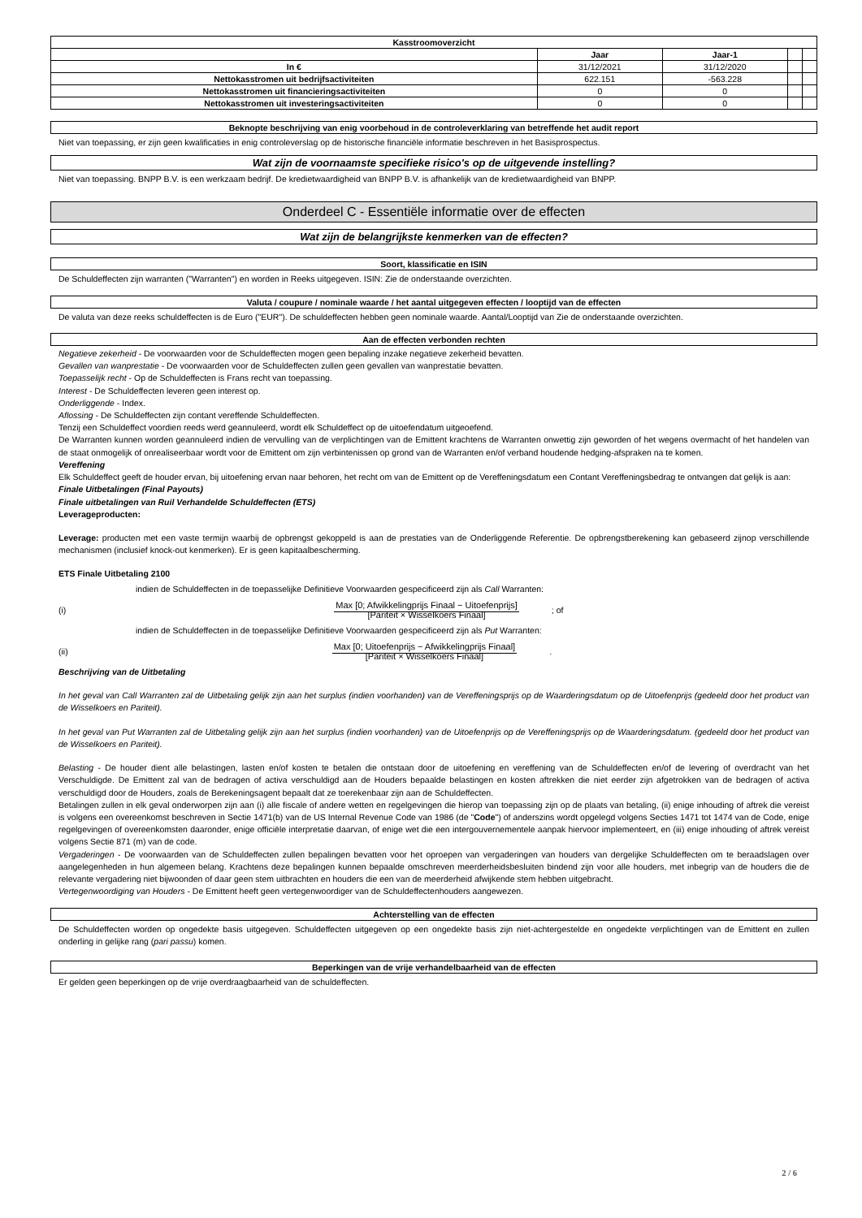| Kasstroomoverzicht | | | | |
| --- | --- | --- | --- | --- |
| | Jaar | Jaar-1 | | |
| In € | 31/12/2021 | 31/12/2020 | | |
| Nettokasstromen uit bedrijfsactiviteiten | 622.151 | -563.228 | | |
| Nettokasstromen uit financieringsactiviteiten | 0 | 0 | | |
| Nettokasstromen uit investeringsactiviteiten | 0 | 0 | | |
Beknopte beschrijving van enig voorbehoud in de controleverklaring van betreffende het audit report
Niet van toepassing, er zijn geen kwalificaties in enig controleverslag op de historische financiële informatie beschreven in het Basisprospectus.
Wat zijn de voornaamste specifieke risico's op de uitgevende instelling?
Niet van toepassing. BNPP B.V. is een werkzaam bedrijf. De kredietwaardigheid van BNPP B.V. is afhankelijk van de kredietwaardigheid van BNPP.
Onderdeel C - Essentiële informatie over de effecten
Wat zijn de belangrijkste kenmerken van de effecten?
Soort, klassificatie en ISIN
De Schuldeffecten zijn warranten ("Warranten") en worden in Reeks uitgegeven. ISIN: Zie de onderstaande overzichten.
Valuta / coupure / nominale waarde / het aantal uitgegeven effecten / looptijd van de effecten
De valuta van deze reeks schuldeffecten is de Euro ("EUR"). De schuldeffecten hebben geen nominale waarde. Aantal/Looptijd van Zie de onderstaande overzichten.
Aan de effecten verbonden rechten
Negatieve zekerheid - De voorwaarden voor de Schuldeffecten mogen geen bepaling inzake negatieve zekerheid bevatten.
Gevallen van wanprestatie - De voorwaarden voor de Schuldeffecten zullen geen gevallen van wanprestatie bevatten.
Toepasselijk recht - Op de Schuldeffecten is Frans recht van toepassing.
Interest - De Schuldeffecten leveren geen interest op.
Onderliggende - Index.
Aflossing - De Schuldeffecten zijn contant vereffende Schuldeffecten.
Tenzij een Schuldeffect voordien reeds werd geannuleerd, wordt elk Schuldeffect op de uitoefendatum uitgeoefend.
De Warranten kunnen worden geannuleerd indien de vervulling van de verplichtingen van de Emittent krachtens de Warranten onwettig zijn geworden of het wegens overmacht of het handelen van de staat onmogelijk of onrealiseerbaar wordt voor de Emittent om zijn verbintenissen op grond van de Warranten en/of verband houdende hedging-afspraken na te komen.
Vereffening
Elk Schuldeffect geeft de houder ervan, bij uitoefening ervan naar behoren, het recht om van de Emittent op de Vereffeningsdatum een Contant Vereffeningsbedrag te ontvangen dat gelijk is aan:
Finale Uitbetalingen (Final Payouts)
Finale uitbetalingen van Ruil Verhandelde Schuldeffecten (ETS)
Leverageproducten:
Leverage: producten met een vaste termijn waarbij de opbrengst gekoppeld is aan de prestaties van de Onderliggende Referentie. De opbrengstberekening kan gebaseerd zijnop verschillende mechanismen (inclusief knock-out kenmerken). Er is geen kapitaalbescherming.
ETS Finale Uitbetaling 2100
indien de Schuldeffecten in de toepasselijke Definitieve Voorwaarden gespecificeerd zijn als Call Warranten:
(i) Max [0; Afwikkelingprijs Finaal − Uitoefenprijs]
[Pariteit × Wisselkoers Finaal]; of
indien de Schuldeffecten in de toepasselijke Definitieve Voorwaarden gespecificeerd zijn als Put Warranten:
(ii) Max [0; Uitoefenprijs − Afwikkelingprijs Finaal]
[Pariteit × Wisselkoers Finaal].
Beschrijving van de Uitbetaling
In het geval van Call Warranten zal de Uitbetaling gelijk zijn aan het surplus (indien voorhanden) van de Vereffeningsprijs op de Waarderingsdatum op de Uitoefenprijs (gedeeld door het product van de Wisselkoers en Pariteit).
In het geval van Put Warranten zal de Uitbetaling gelijk zijn aan het surplus (indien voorhanden) van de Uitoefenprijs op de Vereffeningsprijs op de Waarderingsdatum. (gedeeld door het product van de Wisselkoers en Pariteit).
Belasting - De houder dient alle belastingen, lasten en/of kosten te betalen die ontstaan door de uitoefening en vereffening van de Schuldeffecten en/of de levering of overdracht van het Verschuldigde. De Emittent zal van de bedragen of activa verschuldigd aan de Houders bepaalde belastingen en kosten aftrekken die niet eerder zijn afgetrokken van de bedragen of activa verschuldigd door de Houders, zoals de Berekeningsagent bepaalt dat ze toerekenbaar zijn aan de Schuldeffecten.
Betalingen zullen in elk geval onderworpen zijn aan (i) alle fiscale of andere wetten en regelgevingen die hierop van toepassing zijn op de plaats van betaling, (ii) enige inhouding of aftrek die vereist is volgens een overeenkomst beschreven in Sectie 1471(b) van de US Internal Revenue Code van 1986 (de "Code") of anderszins wordt opgelegd volgens Secties 1471 tot 1474 van de Code, enige regelgevingen of overeenkomsten daaronder, enige officiële interpretatie daarvan, of enige wet die een intergouvernementele aanpak hiervoor implementeert, en (iii) enige inhouding of aftrek vereist volgens Sectie 871 (m) van de code.
Vergaderingen - De voorwaarden van de Schuldeffecten zullen bepalingen bevatten voor het oproepen van vergaderingen van houders van dergelijke Schuldeffecten om te beraadslagen over aangelegenheden in hun algemeen belang. Krachtens deze bepalingen kunnen bepaalde omschreven meerderheidsbesluiten bindend zijn voor alle houders, met inbegrip van de houders die de relevante vergadering niet bijwoonden of daar geen stem uitbrachten en houders die een van de meerderheid afwijkende stem hebben uitgebracht.
Vertegenwoordiging van Houders - De Emittent heeft geen vertegenwoordiger van de Schuldeffectenhouders aangewezen.
Achterstelling van de effecten
De Schuldeffecten worden op ongedekte basis uitgegeven. Schuldeffecten uitgegeven op een ongedekte basis zijn niet-achtergestelde en ongedekte verplichtingen van de Emittent en zullen onderling in gelijke rang (pari passu) komen.
Beperkingen van de vrije verhandelbaarheid van de effecten
Er gelden geen beperkingen op de vrije overdraagbaarheid van de schuldeffecten.
2 / 6